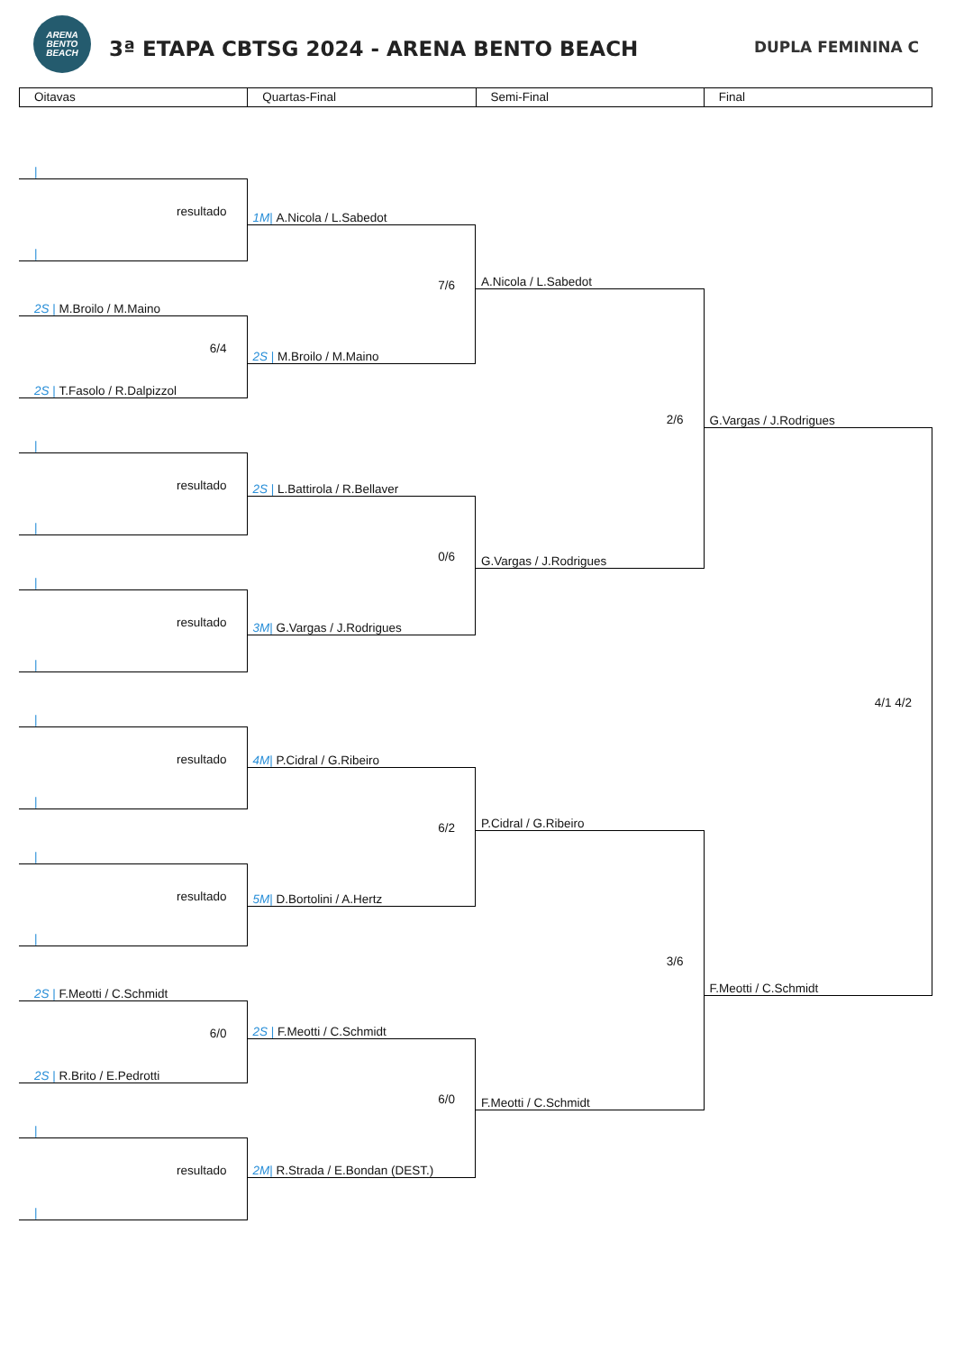ARENA
BENTO
BEACH
3ª ETAPA CBTSG 2024 - ARENA BENTO BEACH
DUPLA FEMININA C
Oitavas Quartas-Final Semi-Final Final
|
resultado
|
2S | M.Broilo / M.Maino
6/4
2S | T.Fasolo / R.Dalpizzol
|
resultado
|
|
resultado
|
|
resultado
|
|
resultado
|
2S | F.Meotti / C.Schmidt
6/0
2S | R.Brito / E.Pedrotti
|
resultado
|
1M | A.Nicola / L.Sabedot
7/6
2S | M.Broilo / M.Maino
2S | L.Battirola / R.Bellaver
0/6
3M | G.Vargas / J.Rodrigues
4M | P.Cidral / G.Ribeiro
6/2
5M | D.Bortolini / A.Hertz
2S | F.Meotti / C.Schmidt
6/0
2M | R.Strada / E.Bondan (DEST.)
A.Nicola / L.Sabedot
2/6
G.Vargas / J.Rodrigues
P.Cidral / G.Ribeiro
3/6
F.Meotti / C.Schmidt
G.Vargas / J.Rodrigues
4/1 4/2
F.Meotti / C.Schmidt